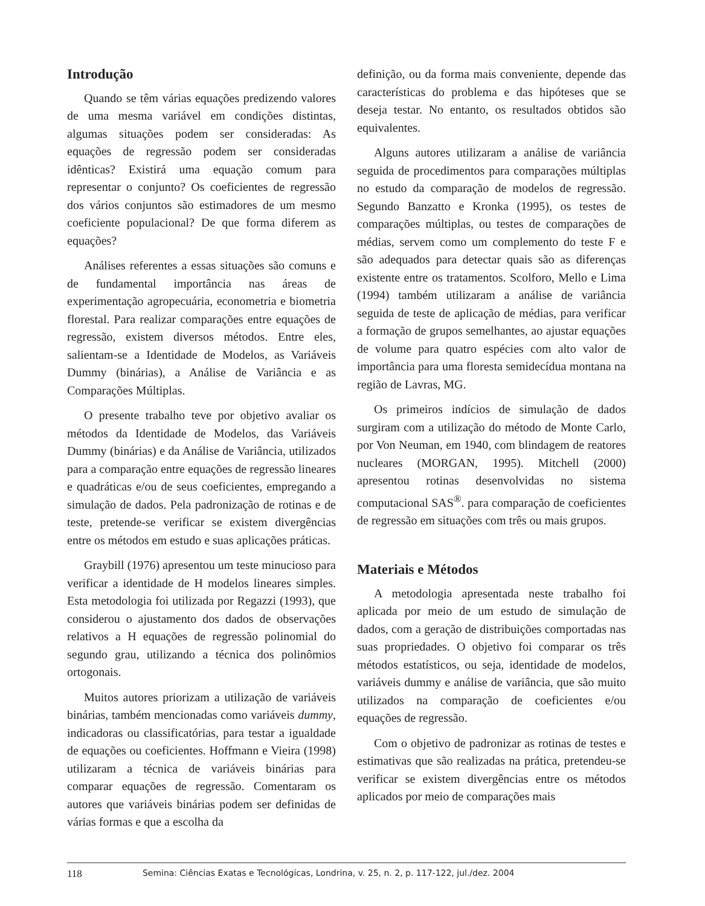Introdução
Quando se têm várias equações predizendo valores de uma mesma variável em condições distintas, algumas situações podem ser consideradas: As equações de regressão podem ser consideradas idênticas? Existirá uma equação comum para representar o conjunto? Os coeficientes de regressão dos vários conjuntos são estimadores de um mesmo coeficiente populacional? De que forma diferem as equações?
Análises referentes a essas situações são comuns e de fundamental importância nas áreas de experimentação agropecuária, econometria e biometria florestal. Para realizar comparações entre equações de regressão, existem diversos métodos. Entre eles, salientam-se a Identidade de Modelos, as Variáveis Dummy (binárias), a Análise de Variância e as Comparações Múltiplas.
O presente trabalho teve por objetivo avaliar os métodos da Identidade de Modelos, das Variáveis Dummy (binárias) e da Análise de Variância, utilizados para a comparação entre equações de regressão lineares e quadráticas e/ou de seus coeficientes, empregando a simulação de dados. Pela padronização de rotinas e de teste, pretende-se verificar se existem divergências entre os métodos em estudo e suas aplicações práticas.
Graybill (1976) apresentou um teste minucioso para verificar a identidade de H modelos lineares simples. Esta metodologia foi utilizada por Regazzi (1993), que considerou o ajustamento dos dados de observações relativos a H equações de regressão polinomial do segundo grau, utilizando a técnica dos polinômios ortogonais.
Muitos autores priorizam a utilização de variáveis binárias, também mencionadas como variáveis dummy, indicadoras ou classificatórias, para testar a igualdade de equações ou coeficientes. Hoffmann e Vieira (1998) utilizaram a técnica de variáveis binárias para comparar equações de regressão. Comentaram os autores que variáveis binárias podem ser definidas de várias formas e que a escolha da
definição, ou da forma mais conveniente, depende das características do problema e das hipóteses que se deseja testar. No entanto, os resultados obtidos são equivalentes.
Alguns autores utilizaram a análise de variância seguida de procedimentos para comparações múltiplas no estudo da comparação de modelos de regressão. Segundo Banzatto e Kronka (1995), os testes de comparações múltiplas, ou testes de comparações de médias, servem como um complemento do teste F e são adequados para detectar quais são as diferenças existente entre os tratamentos. Scolforo, Mello e Lima (1994) também utilizaram a análise de variância seguida de teste de aplicação de médias, para verificar a formação de grupos semelhantes, ao ajustar equações de volume para quatro espécies com alto valor de importância para uma floresta semidecídua montana na região de Lavras, MG.
Os primeiros indícios de simulação de dados surgiram com a utilização do método de Monte Carlo, por Von Neuman, em 1940, com blindagem de reatores nucleares (MORGAN, 1995). Mitchell (2000) apresentou rotinas desenvolvidas no sistema computacional SAS<sup>®</sup>. para comparação de coeficientes de regressão em situações com três ou mais grupos.
Materiais e Métodos
A metodologia apresentada neste trabalho foi aplicada por meio de um estudo de simulação de dados, com a geração de distribuições comportadas nas suas propriedades. O objetivo foi comparar os três métodos estatísticos, ou seja, identidade de modelos, variáveis dummy e análise de variância, que são muito utilizados na comparação de coeficientes e/ou equações de regressão.
Com o objetivo de padronizar as rotinas de testes e estimativas que são realizadas na prática, pretendeu-se verificar se existem divergências entre os métodos aplicados por meio de comparações mais
118 Semina: Ciências Exatas e Tecnológicas, Londrina, v. 25, n. 2, p. 117-122, jul./dez. 2004